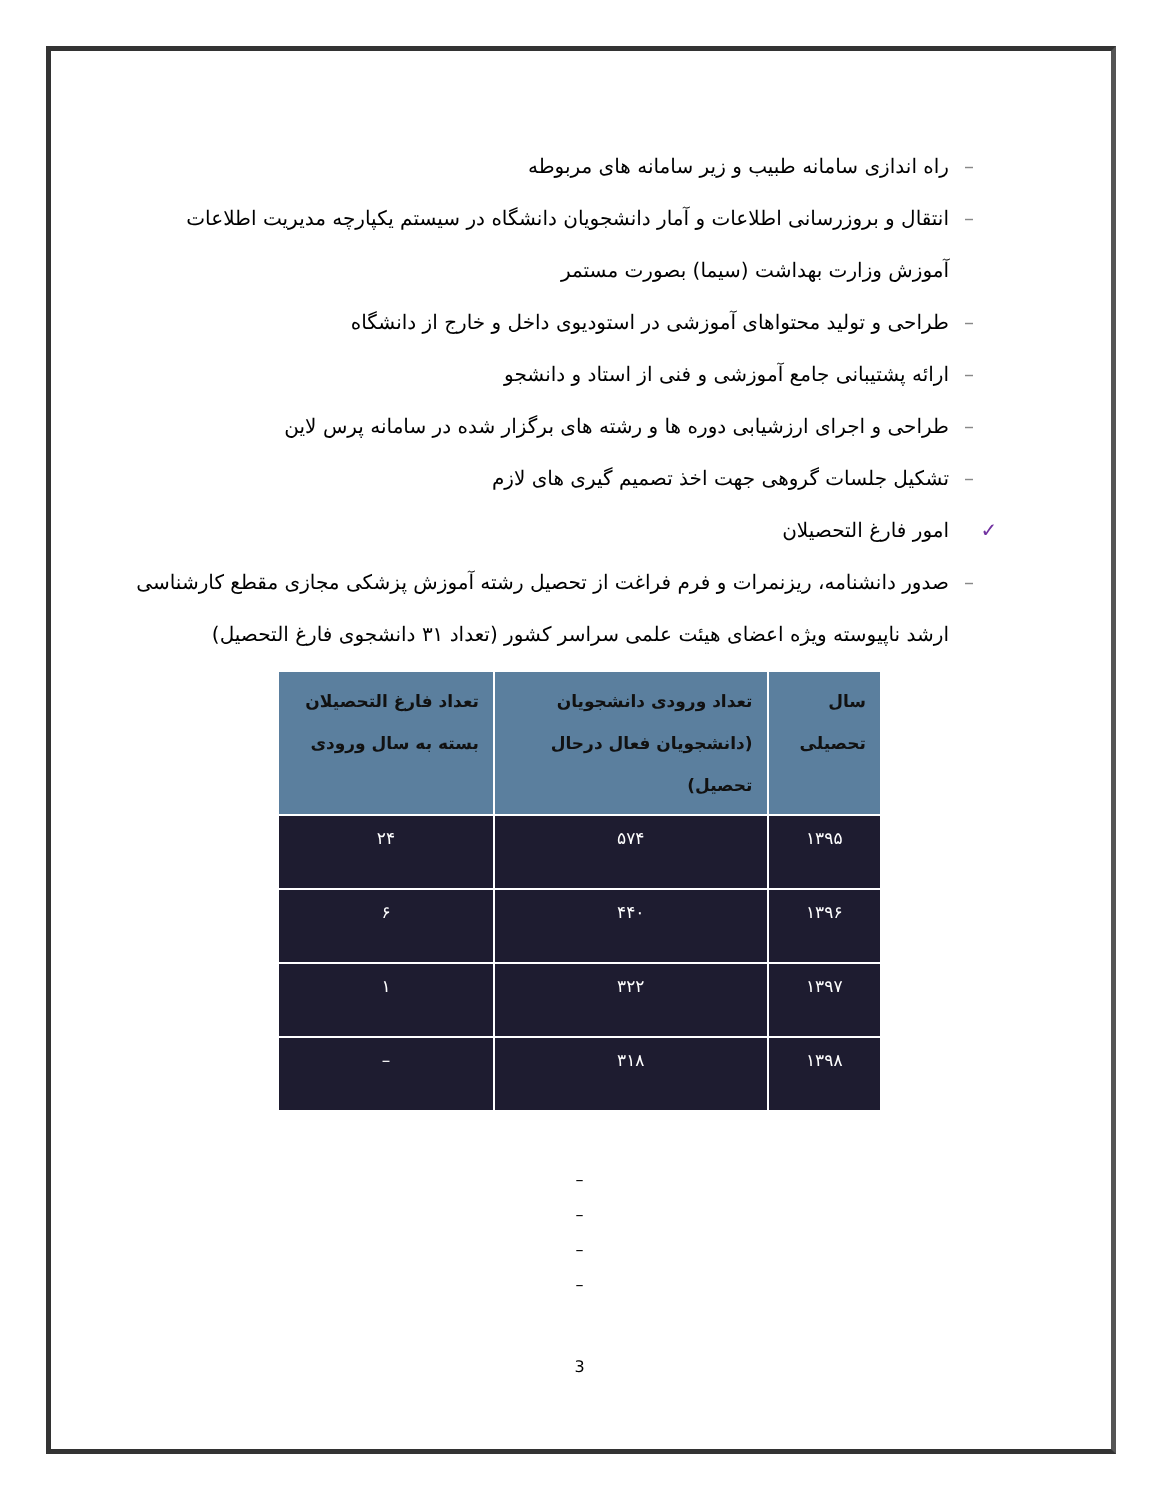– راه اندازی سامانه طبیب و زیر سامانه های مربوطه
– انتقال و بروزرسانی اطلاعات و آمار دانشجویان دانشگاه در سیستم یکپارچه مدیریت اطلاعات آموزش وزارت بهداشت (سیما) بصورت مستمر
– طراحی و تولید محتواهای آموزشی در استودیوی داخل و خارج از دانشگاه
– ارائه پشتیبانی جامع آموزشی و فنی از استاد و دانشجو
– طراحی و اجرای ارزشیابی دوره ها و رشته های برگزار شده در سامانه پرس لاین
– تشکیل جلسات گروهی جهت اخذ تصمیم گیری های لازم
✓ امور فارغ التحصیلان
– صدور دانشنامه، ریزنمرات و فرم فراغت از تحصیل رشته آموزش پزشکی مجازی مقطع کارشناسی ارشد ناپیوسته ویژه اعضای هیئت علمی سراسر کشور (تعداد ۳۱ دانشجوی فارغ التحصیل)
| سال تحصیلی | تعداد ورودی دانشجویان (دانشجویان فعال درحال تحصیل) | تعداد فارغ التحصیلان بسته به سال ورودی |
| --- | --- | --- |
| ۱۳۹۵ | ۵۷۴ | ۲۴ |
| ۱۳۹۶ | ۴۴۰ | ۶ |
| ۱۳۹۷ | ۳۲۲ | ۱ |
| ۱۳۹۸ | ۳۱۸ | – |
–
–
–
–
3